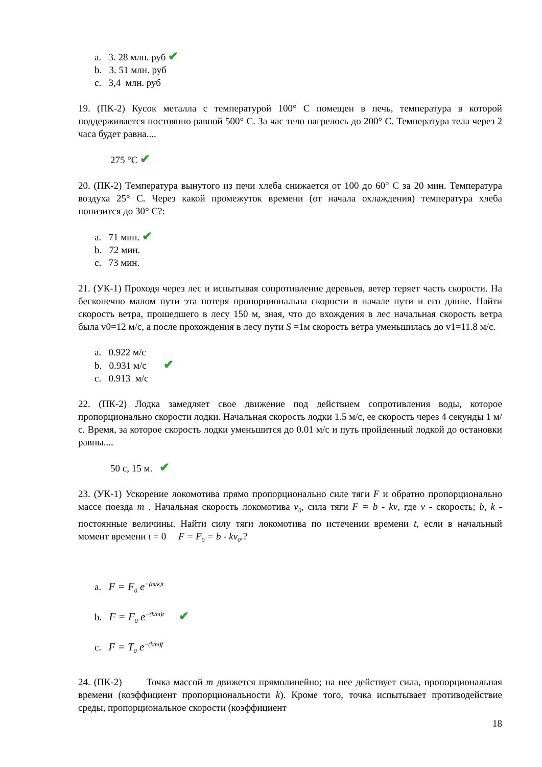a. 3. 28 млн. руб ✔
b. 3. 51 млн. руб
c. 3,4 млн. руб
19. (ПК-2) Кусок металла с температурой 100° С помещен в печь, температура в которой поддерживается постоянно равной 500° С. За час тело нагрелось до 200° С. Температура тела через 2 часа будет равна....
275 °С ✔
20. (ПК-2) Температура вынутого из печи хлеба снижается от 100 до 60° С за 20 мин. Температура воздуха 25° С. Через какой промежуток времени (от начала охлаждения) температура хлеба понизится до 30° С?:
a. 71 мин. ✔
b. 72 мин.
c. 73 мин.
21. (УК-1) Проходя через лес и испытывая сопротивление деревьев, ветер теряет часть скорости. На бесконечно малом пути эта потеря пропорциональна скорости в начале пути и его длине. Найти скорость ветра, прошедшего в лесу 150 м, зная, что до вхождения в лес начальная скорость ветра была v0=12 м/с, а после прохождения в лесу пути S =1м скорость ветра уменьшилась до v1=11.8 м/с.
a. 0.922 м/с
b. 0.931 м/с ✔
c. 0.913 м/с
22. (ПК-2) Лодка замедляет свое движение под действием сопротивления воды, которое пропорционально скорости лодки. Начальная скорость лодки 1.5 м/с, ее скорость через 4 секунды 1 м/с. Время, за которое скорость лодки уменьшится до 0.01 м/с и путь пройденный лодкой до остановки равны....
50 с, 15 м. ✔
23. (УК-1) Ускорение локомотива прямо пропорционально силе тяги F и обратно пропорционально массе поезда m . Начальная скорость локомотива v<sub>0</sub>, сила тяги F = b - kv, где v - скорость; b, k - постоянные величины. Найти силу тяги локомотива по истечении времени t, если в начальный момент времени t = 0 F = F<sub>0</sub> = b - kv<sub>0</sub>.?
a. F = F<sub>0</sub> e<sup>−(m/k)t</sup>
b. F = F<sub>0</sub> e<sup>−(k/m)t</sup> ✔
c. F = T<sub>0</sub> e<sup>−(k/m)f</sup>
24. (ПК-2) Точка массой m движется прямолинейно; на нее действует сила, пропорциональная времени (коэффициент пропорциональности k). Кроме того, точка испытывает противодействие среды, пропорциональное скорости (коэффициент
18